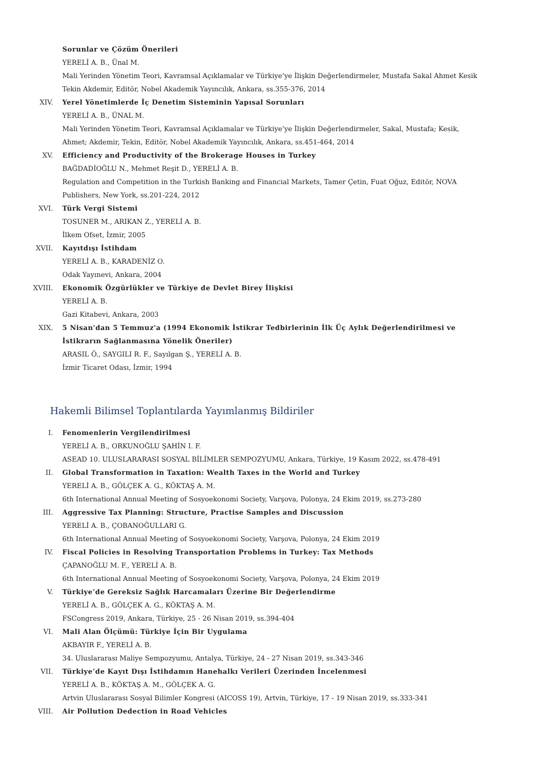Sorunlar ve Çözüm Önerileri
YERELİ A. B., Ünal M.
Mali Yerinden Yönetim Teori, Kavramsal Açıklamalar ve Türkiye’ye İlişkin Değerlendirmeler, Mustafa Sakal Ahmet Kesik Tekin Akdemir, Editör, Nobel Akademik Yayıncılık, Ankara, ss.355-376, 2014
XIV. Yerel Yönetimlerde İç Denetim Sisteminin Yapısal Sorunları
YERELİ A. B., ÜNAL M.
Mali Yerinden Yönetim Teori, Kavramsal Açıklamalar ve Türkiye’ye İlişkin Değerlendirmeler, Sakal, Mustafa; Kesik, Ahmet; Akdemir, Tekin, Editör, Nobel Akademik Yayıncılık, Ankara, ss.451-464, 2014
XV. Efficiency and Productivity of the Brokerage Houses in Turkey
BAĞDADİOĞLU N., Mehmet Reşit D., YERELİ A. B.
Regulation and Competition in the Turkish Banking and Financial Markets, Tamer Çetin, Fuat Oğuz, Editör, NOVA Publishers, New York, ss.201-224, 2012
XVI. Türk Vergi Sistemi
TOSUNER M., ARIKAN Z., YERELİ A. B.
İlkem Ofset, İzmir, 2005
XVII. Kayıtdışı İstihdam
YERELİ A. B., KARADENİZ O.
Odak Yayınevi, Ankara, 2004
XVIII. Ekonomik Özgürlükler ve Türkiye de Devlet Birey İlişkisi
YERELİ A. B.
Gazi Kitabevi, Ankara, 2003
XIX. 5 Nisan'dan 5 Temmuz'a (1994 Ekonomik İstikrar Tedbirlerinin İlk Üç Aylık Değerlendirilmesi ve İstikrarın Sağlanmasına Yönelik Öneriler)
ARASIL Ö., SAYGILI R. F., Sayılgan Ş., YERELİ A. B.
İzmir Ticaret Odası, İzmir, 1994
Hakemli Bilimsel Toplantılarda Yayımlanmış Bildiriler
I. Fenomenlerin Vergilendirilmesi
YERELİ A. B., ORKUNOĞLU ŞAHİN I. F.
ASEAD 10. ULUSLARARASI SOSYAL BİLİMLER SEMPOZYUMU, Ankara, Türkiye, 19 Kasım 2022, ss.478-491
II. Global Transformation in Taxation: Wealth Taxes in the World and Turkey
YERELİ A. B., GÖLÇEK A. G., KÖKTAŞ A. M.
6th International Annual Meeting of Sosyoekonomi Society, Varşova, Polonya, 24 Ekim 2019, ss.273-280
III. Aggressive Tax Planning: Structure, Practise Samples and Discussion
YERELİ A. B., ÇOBANOĞULLARI G.
6th International Annual Meeting of Sosyoekonomi Society, Varşova, Polonya, 24 Ekim 2019
IV. Fiscal Policies in Resolving Transportation Problems in Turkey: Tax Methods
ÇAPANOĞLU M. F., YERELİ A. B.
6th International Annual Meeting of Sosyoekonomi Society, Varşova, Polonya, 24 Ekim 2019
V. Türkiye’de Gereksiz Sağlık Harcamaları Üzerine Bir Değerlendirme
YERELİ A. B., GÖLÇEK A. G., KÖKTAŞ A. M.
FSCongress 2019, Ankara, Türkiye, 25 - 26 Nisan 2019, ss.394-404
VI. Mali Alan Ölçümü: Türkiye İçin Bir Uygulama
AKBAYIR F., YERELİ A. B.
34. Uluslararası Maliye Sempozyumu, Antalya, Türkiye, 24 - 27 Nisan 2019, ss.343-346
VII. Türkiye’de Kayıt Dışı İstihdamın Hanehalkı Verileri Üzerinden İncelenmesi
YERELİ A. B., KÖKTAŞ A. M., GÖLÇEK A. G.
Artvin Uluslararası Sosyal Bilimler Kongresi (AICOSS 19), Artvin, Türkiye, 17 - 19 Nisan 2019, ss.333-341
VIII. Air Pollution Dedection in Road Vehicles